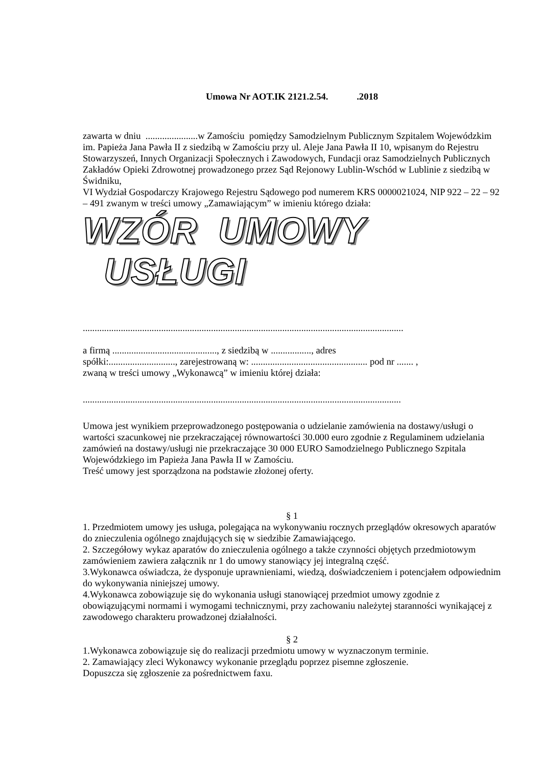Umowa Nr AOT.IK 2121.2.54. .2018
zawarta w dniu ......................w Zamościu pomiędzy Samodzielnym Publicznym Szpitalem Wojewódzkim im. Papieża Jana Pawła II z siedzibą w Zamościu przy ul. Aleje Jana Pawła II 10, wpisanym do Rejestru Stowarzyszeń, Innych Organizacji Społecznych i Zawodowych, Fundacji oraz Samodzielnych Publicznych Zakładów Opieki Zdrowotnej prowadzonego przez Sąd Rejonowy Lublin-Wschód w Lublinie z siedzibą w Świdniku,
VI Wydział Gospodarczy Krajowego Rejestru Sądowego pod numerem KRS 0000021024, NIP 922 – 22 – 92 – 491 zwanym w treści umowy „Zamawiającym” w imieniu którego działa:
WZÓR UMOWY USŁUGI
.......................................................................................................................................
a firmą ............................................, z siedzibą w ................., adres
spółki:............................, zarejestrowaną w: ................................................. pod nr ....... ,
zwaną w treści umowy „Wykonawcą” w imieniu której działa:
......................................................................................................................................
Umowa jest wynikiem przeprowadzonego postępowania o udzielanie zamówienia na dostawy/usługi o wartości szacunkowej nie przekraczającej równowartości 30.000 euro zgodnie z Regulaminem udzielania zamówień na dostawy/usługi nie przekraczające 30 000 EURO Samodzielnego Publicznego Szpitala Wojewódzkiego im Papieża Jana Pawła II w Zamościu.
Treść umowy jest sporządzona na podstawie złożonej oferty.
§ 1
1. Przedmiotem umowy jes usługa, polegająca na wykonywaniu rocznych przeglądów okresowych aparatów do znieczulenia ogólnego znajdujących się w siedzibie Zamawiającego.
2. Szczegółowy wykaz aparatów do znieczulenia ogólnego a także czynności objętych przedmiotowym zamówieniem zawiera załącznik nr 1 do umowy stanowiący jej integralną część.
3.Wykonawca oświadcza, że dysponuje uprawnieniami, wiedzą, doświadczeniem i potencjałem odpowiednim do wykonywania niniejszej umowy.
4.Wykonawca zobowiązuje się do wykonania usługi stanowiącej przedmiot umowy zgodnie z obowiązującymi normami i wymogami technicznymi, przy zachowaniu należytej staranności wynikającej z zawodowego charakteru prowadzonej działalności.
§ 2
1.Wykonawca zobowiązuje się do realizacji przedmiotu umowy w wyznaczonym terminie.
2. Zamawiający zleci Wykonawcy wykonanie przeglądu poprzez pisemne zgłoszenie.
Dopuszcza się zgłoszenie za pośrednictwem faxu.